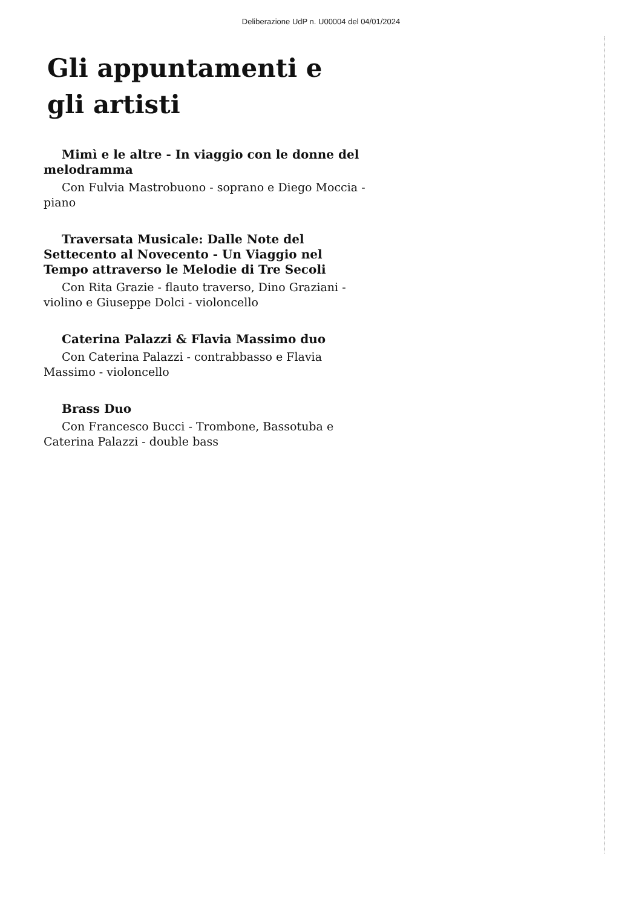Deliberazione UdP n. U00004 del 04/01/2024
Gli appuntamenti e gli artisti
Mimì e le altre - In viaggio con le donne del melodramma
Con Fulvia Mastrobuono - soprano e Diego Moccia - piano
Traversata Musicale: Dalle Note del Settecento al Novecento - Un Viaggio nel Tempo attraverso le Melodie di Tre Secoli
Con Rita Grazie - flauto traverso, Dino Graziani - violino e Giuseppe Dolci - violoncello
Caterina Palazzi & Flavia Massimo duo
Con Caterina Palazzi - contrabbasso e Flavia Massimo - violoncello
Brass Duo
Con Francesco Bucci - Trombone, Bassotuba e Caterina Palazzi - double bass